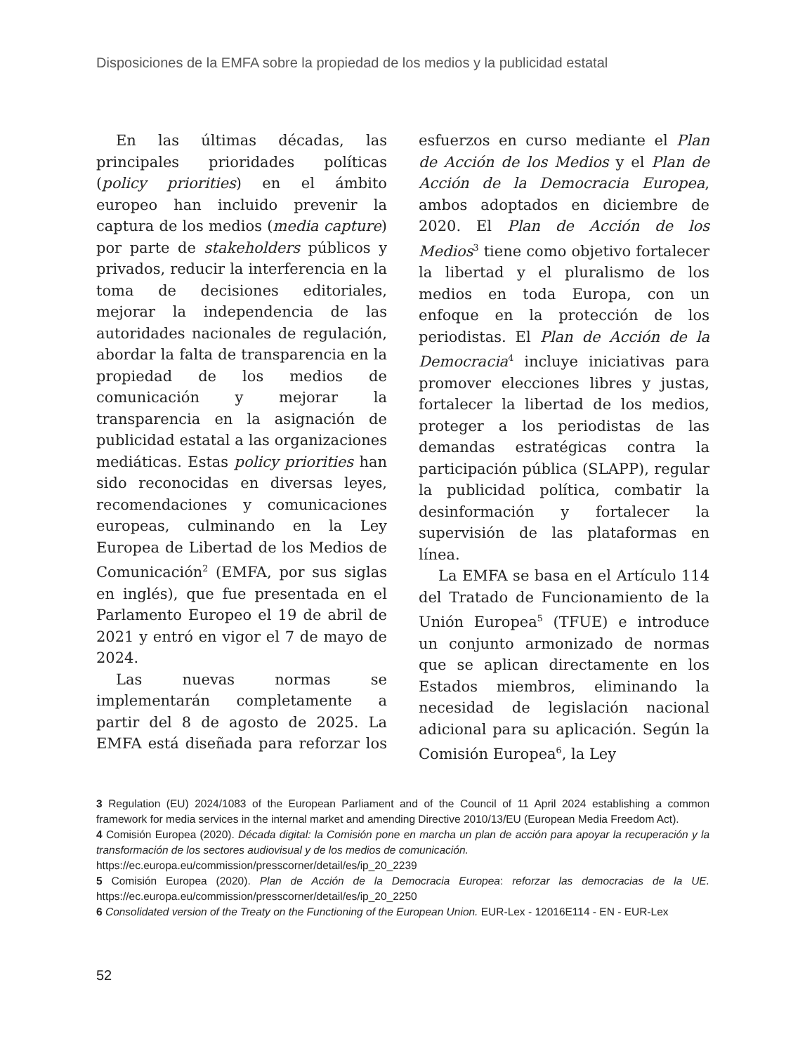Disposiciones de la EMFA sobre la propiedad de los medios y la publicidad estatal
En las últimas décadas, las principales prioridades políticas (policy priorities) en el ámbito europeo han incluido prevenir la captura de los medios (media capture) por parte de stakeholders públicos y privados, reducir la interferencia en la toma de decisiones editoriales, mejorar la independencia de las autoridades nacionales de regulación, abordar la falta de transparencia en la propiedad de los medios de comunicación y mejorar la transparencia en la asignación de publicidad estatal a las organizaciones mediáticas. Estas policy priorities han sido reconocidas en diversas leyes, recomendaciones y comunicaciones europeas, culminando en la Ley Europea de Libertad de los Medios de Comunicación<sup>2</sup> (EMFA, por sus siglas en inglés), que fue presentada en el Parlamento Europeo el 19 de abril de 2021 y entró en vigor el 7 de mayo de 2024.
Las nuevas normas se implementarán completamente a partir del 8 de agosto de 2025. La EMFA está diseñada para reforzar los esfuerzos en curso mediante el Plan de Acción de los Medios y el Plan de Acción de la Democracia Europea, ambos adoptados en diciembre de 2020. El Plan de Acción de los Medios<sup>3</sup> tiene como objetivo fortalecer la libertad y el pluralismo de los medios en toda Europa, con un enfoque en la protección de los periodistas. El Plan de Acción de la Democracia<sup>4</sup> incluye iniciativas para promover elecciones libres y justas, fortalecer la libertad de los medios, proteger a los periodistas de las demandas estratégicas contra la participación pública (SLAPP), regular la publicidad política, combatir la desinformación y fortalecer la supervisión de las plataformas en línea.
La EMFA se basa en el Artículo 114 del Tratado de Funcionamiento de la Unión Europea<sup>5</sup> (TFUE) e introduce un conjunto armonizado de normas que se aplican directamente en los Estados miembros, eliminando la necesidad de legislación nacional adicional para su aplicación. Según la Comisión Europea<sup>6</sup>, la Ley
3 Regulation (EU) 2024/1083 of the European Parliament and of the Council of 11 April 2024 establishing a common framework for media services in the internal market and amending Directive 2010/13/EU (European Media Freedom Act).
4 Comisión Europea (2020). Década digital: la Comisión pone en marcha un plan de acción para apoyar la recuperación y la transformación de los sectores audiovisual y de los medios de comunicación.
https://ec.europa.eu/commission/presscorner/detail/es/ip_20_2239
5 Comisión Europea (2020). Plan de Acción de la Democracia Europea: reforzar las democracias de la UE. https://ec.europa.eu/commission/presscorner/detail/es/ip_20_2250
6 Consolidated version of the Treaty on the Functioning of the European Union. EUR-Lex - 12016E114 - EN - EUR-Lex
52